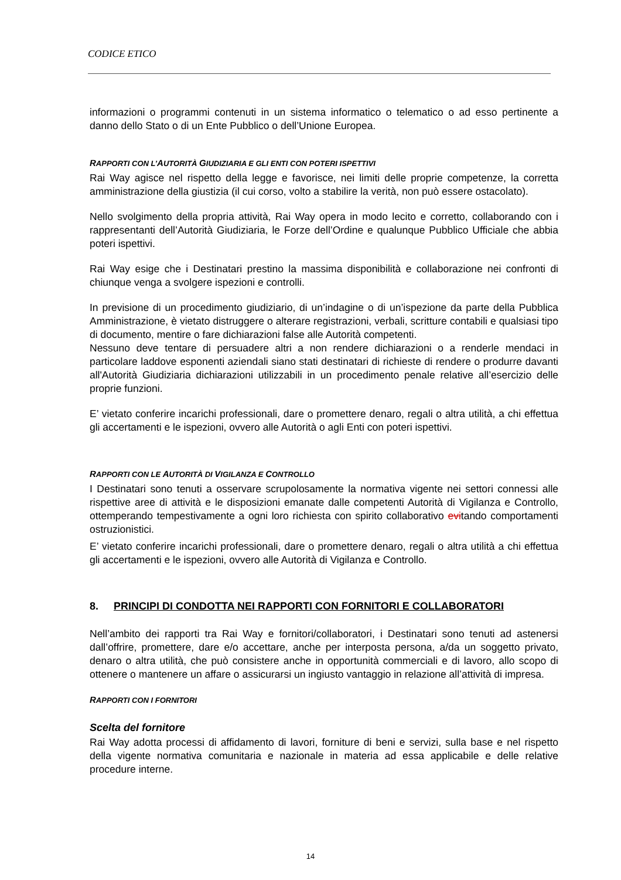CODICE ETICO
informazioni o programmi contenuti in un sistema informatico o telematico o ad esso pertinente a danno dello Stato o di un Ente Pubblico o dell’Unione Europea.
RAPPORTI CON L’AUTORITÀ GIUDIZIARIA E GLI ENTI CON POTERI ISPETTIVI
Rai Way agisce nel rispetto della legge e favorisce, nei limiti delle proprie competenze, la corretta amministrazione della giustizia (il cui corso, volto a stabilire la verità, non può essere ostacolato).
Nello svolgimento della propria attività, Rai Way opera in modo lecito e corretto, collaborando con i rappresentanti dell’Autorità Giudiziaria, le Forze dell’Ordine e qualunque Pubblico Ufficiale che abbia poteri ispettivi.
Rai Way esige che i Destinatari prestino la massima disponibilità e collaborazione nei confronti di chiunque venga a svolgere ispezioni e controlli.
In previsione di un procedimento giudiziario, di un’indagine o di un’ispezione da parte della Pubblica Amministrazione, è vietato distruggere o alterare registrazioni, verbali, scritture contabili e qualsiasi tipo di documento, mentire o fare dichiarazioni false alle Autorità competenti.
Nessuno deve tentare di persuadere altri a non rendere dichiarazioni o a renderle mendaci in particolare laddove esponenti aziendali siano stati destinatari di richieste di rendere o produrre davanti all'Autorità Giudiziaria dichiarazioni utilizzabili in un procedimento penale relative all’esercizio delle proprie funzioni.
E’ vietato conferire incarichi professionali, dare o promettere denaro, regali o altra utilità, a chi effettua gli accertamenti e le ispezioni, ovvero alle Autorità o agli Enti con poteri ispettivi.
RAPPORTI CON LE AUTORITÀ DI VIGILANZA E CONTROLLO
I Destinatari sono tenuti a osservare scrupolosamente la normativa vigente nei settori connessi alle rispettive aree di attività e le disposizioni emanate dalle competenti Autorità di Vigilanza e Controllo, ottemperando tempestivamente a ogni loro richiesta con spirito collaborativo evitando comportamenti ostruzionistici.
E’ vietato conferire incarichi professionali, dare o promettere denaro, regali o altra utilità a chi effettua gli accertamenti e le ispezioni, ovvero alle Autorità di Vigilanza e Controllo.
8. PRINCIPI DI CONDOTTA NEI RAPPORTI CON FORNITORI E COLLABORATORI
Nell’ambito dei rapporti tra Rai Way e fornitori/collaboratori, i Destinatari sono tenuti ad astenersi dall’offrire, promettere, dare e/o accettare, anche per interposta persona, a/da un soggetto privato, denaro o altra utilità, che può consistere anche in opportunità commerciali e di lavoro, allo scopo di ottenere o mantenere un affare o assicurarsi un ingiusto vantaggio in relazione all’attività di impresa.
RAPPORTI CON I FORNITORI
Scelta del fornitore
Rai Way adotta processi di affidamento di lavori, forniture di beni e servizi, sulla base e nel rispetto della vigente normativa comunitaria e nazionale in materia ad essa applicabile e delle relative procedure interne.
14